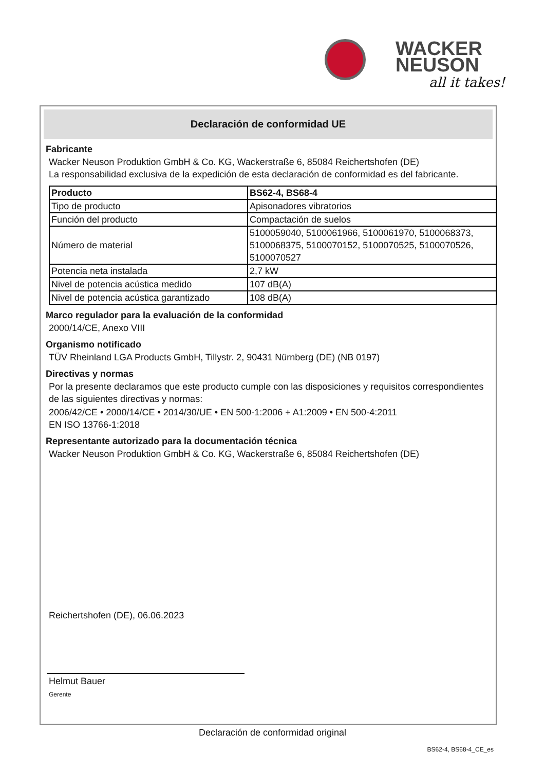WACKER
NEUSON
all it takes!
Declaración de conformidad UE
Fabricante
Wacker Neuson Produktion GmbH & Co. KG, Wackerstraße 6, 85084 Reichertshofen (DE)
La responsabilidad exclusiva de la expedición de esta declaración de conformidad es del fabricante.
| Producto | BS62-4, BS68-4 |
| --- | --- |
| Tipo de producto | Apisonadores vibratorios |
| Función del producto | Compactación de suelos |
| Número de material | 5100059040, 5100061966, 5100061970, 5100068373, 5100068375, 5100070152, 5100070525, 5100070526, 5100070527 |
| Potencia neta instalada | 2,7 kW |
| Nivel de potencia acústica medido | 107 dB(A) |
| Nivel de potencia acústica garantizado | 108 dB(A) |
Marco regulador para la evaluación de la conformidad
2000/14/CE, Anexo VIII
Organismo notificado
TÜV Rheinland LGA Products GmbH, Tillystr. 2, 90431 Nürnberg (DE) (NB 0197)
Directivas y normas
Por la presente declaramos que este producto cumple con las disposiciones y requisitos correspondientes de las siguientes directivas y normas:
2006/42/CE • 2000/14/CE • 2014/30/UE • EN 500-1:2006 + A1:2009 • EN 500-4:2011
EN ISO 13766-1:2018
Representante autorizado para la documentación técnica
Wacker Neuson Produktion GmbH & Co. KG, Wackerstraße 6, 85084 Reichertshofen (DE)
Reichertshofen (DE), 06.06.2023
Helmut Bauer
Gerente
Declaración de conformidad original
BS62-4, BS68-4_CE_es